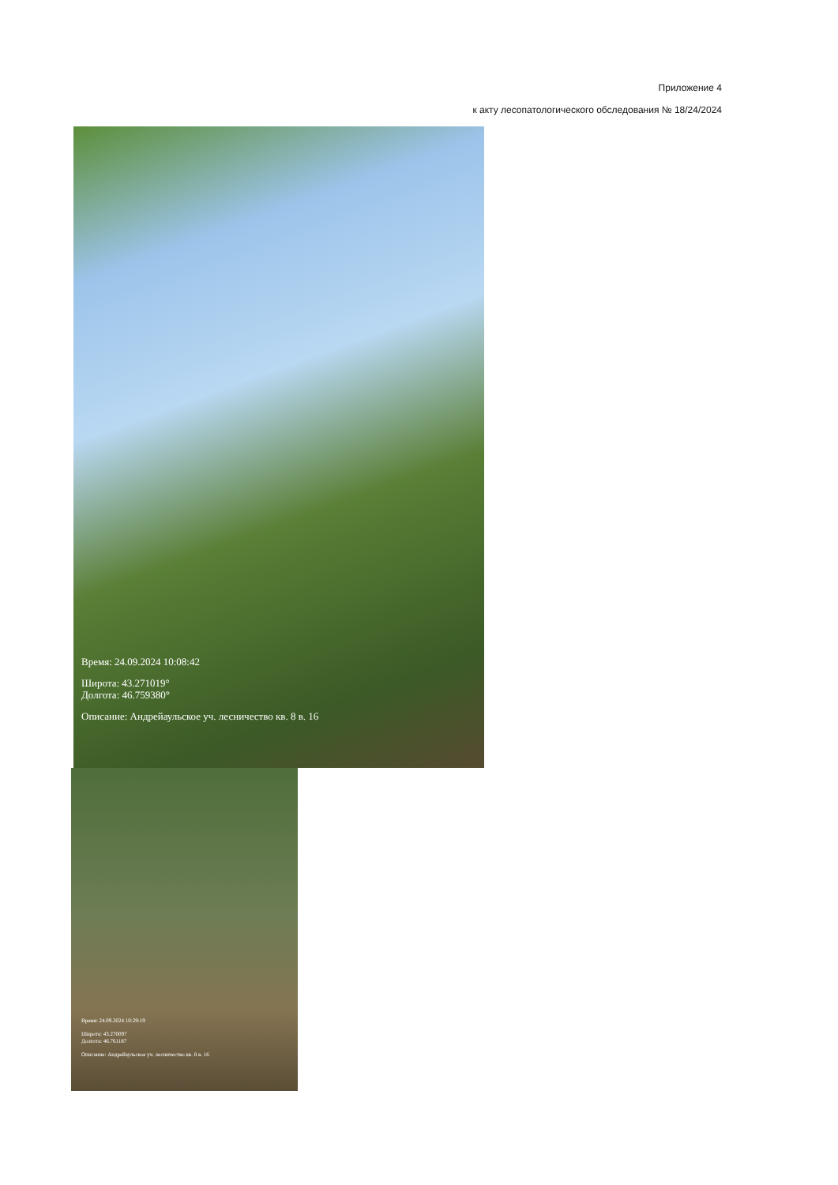Приложение 4
к акту лесопатологического обследования № 18/24/2024
Время: 24.09.2024 10:08:42
Широта: 43.271019°
Долгота: 46.759380°
Описание: Андрейаульское уч. лесничество кв. 8 в. 16
Время: 24.09.2024 10:29:19
Широта: 43.270097
Долгота: 46.761187
Описание: Андрейаульское уч. лесничество кв. 8 в. 16